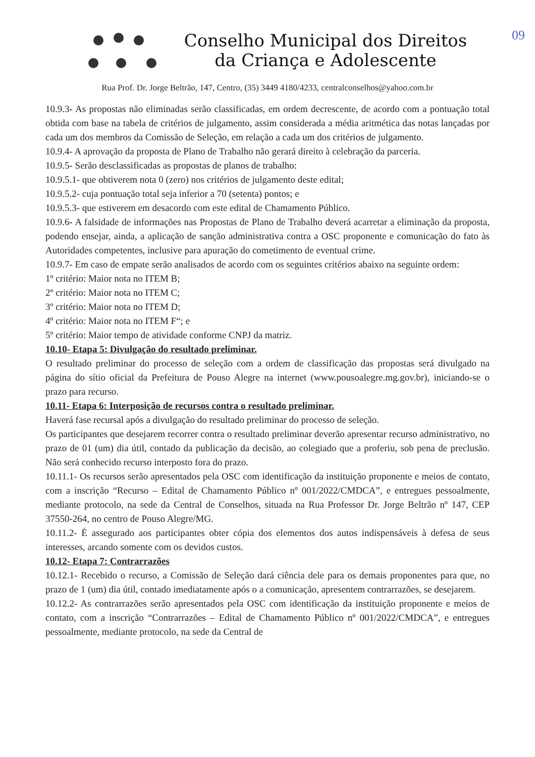09
Conselho Municipal dos Direitos
da Criança e Adolescente
Rua Prof. Dr. Jorge Beltrão, 147, Centro, (35) 3449 4180/4233, centralconselhos@yahoo.com.br
10.9.3- As propostas não eliminadas serão classificadas, em ordem decrescente, de acordo com a pontuação total obtida com base na tabela de critérios de julgamento, assim considerada a média aritmética das notas lançadas por cada um dos membros da Comissão de Seleção, em relação a cada um dos critérios de julgamento.
10.9.4- A aprovação da proposta de Plano de Trabalho não gerará direito à celebração da parceria.
10.9.5- Serão desclassificadas as propostas de planos de trabalho:
10.9.5.1- que obtiverem nota 0 (zero) nos critérios de julgamento deste edital;
10.9.5.2- cuja pontuação total seja inferior a 70 (setenta) pontos; e
10.9.5.3- que estiverem em desacordo com este edital de Chamamento Público.
10.9.6- A falsidade de informações nas Propostas de Plano de Trabalho deverá acarretar a eliminação da proposta, podendo ensejar, ainda, a aplicação de sanção administrativa contra a OSC proponente e comunicação do fato às Autoridades competentes, inclusive para apuração do cometimento de eventual crime.
10.9.7- Em caso de empate serão analisados de acordo com os seguintes critérios abaixo na seguinte ordem:
1º critério: Maior nota no ITEM B;
2º critério: Maior nota no ITEM C;
3º critério: Maior nota no ITEM D;
4º critério: Maior nota no ITEM F“; e
5º critério: Maior tempo de atividade conforme CNPJ da matriz.
10.10- Etapa 5: Divulgação do resultado preliminar.
O resultado preliminar do processo de seleção com a ordem de classificação das propostas será divulgado na página do sítio oficial da Prefeitura de Pouso Alegre na internet (www.pousoalegre.mg.gov.br), iniciando-se o prazo para recurso.
10.11- Etapa 6: Interposição de recursos contra o resultado preliminar.
Haverá fase recursal após a divulgação do resultado preliminar do processo de seleção.
Os participantes que desejarem recorrer contra o resultado preliminar deverão apresentar recurso administrativo, no prazo de 01 (um) dia útil, contado da publicação da decisão, ao colegiado que a proferiu, sob pena de preclusão. Não será conhecido recurso interposto fora do prazo.
10.11.1- Os recursos serão apresentados pela OSC com identificação da instituição proponente e meios de contato, com a inscrição “Recurso – Edital de Chamamento Público nº 001/2022/CMDCA”, e entregues pessoalmente, mediante protocolo, na sede da Central de Conselhos, situada na Rua Professor Dr. Jorge Beltrão nº 147, CEP 37550-264, no centro de Pouso Alegre/MG.
10.11.2- É assegurado aos participantes obter cópia dos elementos dos autos indispensáveis à defesa de seus interesses, arcando somente com os devidos custos.
10.12- Etapa 7: Contrarrazões
10.12.1- Recebido o recurso, a Comissão de Seleção dará ciência dele para os demais proponentes para que, no prazo de 1 (um) dia útil, contado imediatamente após o a comunicação, apresentem contrarrazões, se desejarem.
10.12.2- As contrarrazões serão apresentados pela OSC com identificação da instituição proponente e meios de contato, com a inscrição “Contrarrazões – Edital de Chamamento Público nº 001/2022/CMDCA”, e entregues pessoalmente, mediante protocolo, na sede da Central de